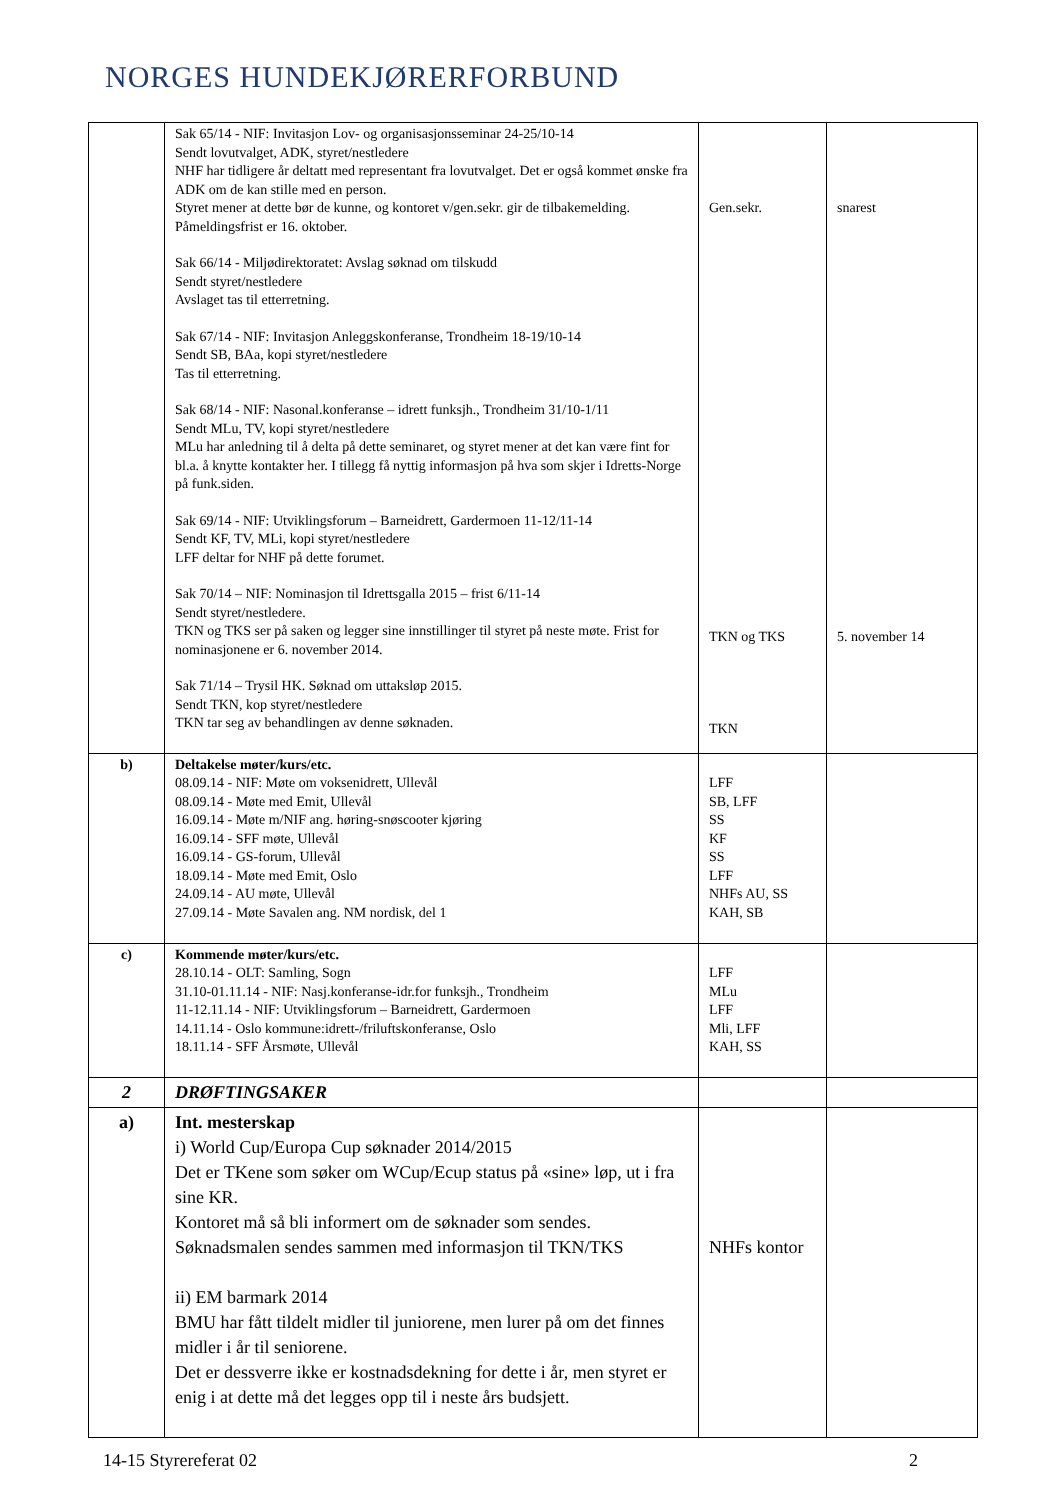NORGES HUNDEKJØRERFORBUND
| | Sak 65/14 - NIF: Invitasjon Lov- og organisasjonsseminar 24-25/10-14 Sendt lovutvalget, ADK, styret/nestledere NHF har tidligere år deltatt med representant fra lovutvalget. Det er også kommet ønske fra ADK om de kan stille med en person. Styret mener at dette bør de kunne, og kontoret v/gen.sekr. gir de tilbakemelding. Påmeldingsfrist er 16. oktober. Sak 66/14 - Miljødirektoratet: Avslag søknad om tilskudd Sendt styret/nestledere Avslaget tas til etterretning. Sak 67/14 - NIF: Invitasjon Anleggskonferanse, Trondheim 18-19/10-14 Sendt SB, BAa, kopi styret/nestledere Tas til etterretning. Sak 68/14 - NIF: Nasonal.konferanse – idrett funksjh., Trondheim 31/10-1/11 Sendt MLu, TV, kopi styret/nestledere MLu har anledning til å delta på dette seminaret, og styret mener at det kan være fint for bl.a. å knytte kontakter her. I tillegg få nyttig informasjon på hva som skjer i Idretts-Norge på funk.siden. Sak 69/14 - NIF: Utviklingsforum – Barneidrett, Gardermoen 11-12/11-14 Sendt KF, TV, MLi, kopi styret/nestledere LFF deltar for NHF på dette forumet. Sak 70/14 – NIF: Nominasjon til Idrettsgalla 2015 – frist 6/11-14 Sendt styret/nestledere. TKN og TKS ser på saken og legger sine innstillinger til styret på neste møte. Frist for nominasjonene er 6. november 2014. Sak 71/14 – Trysil HK. Søknad om uttaksløp 2015. Sendt TKN, kop styret/nestledere TKN tar seg av behandlingen av denne søknaden. | Gen.sekr. TKN og TKS TKN | snarest 5. november 14 |
| b) | Deltakelse møter/kurs/etc. 08.09.14 - NIF: Møte om voksenidrett, Ullevål 08.09.14 - Møte med Emit, Ullevål 16.09.14 - Møte m/NIF ang. høring-snøscooter kjøring 16.09.14 - SFF møte, Ullevål 16.09.14 - GS-forum, Ullevål 18.09.14 - Møte med Emit, Oslo 24.09.14 - AU møte, Ullevål 27.09.14 - Møte Savalen ang. NM nordisk, del 1 | LFF SB, LFF SS KF SS LFF NHFs AU, SS KAH, SB | |
| c) | Kommende møter/kurs/etc. 28.10.14 - OLT: Samling, Sogn 31.10-01.11.14 - NIF: Nasj.konferanse-idr.for funksjh., Trondheim 11-12.11.14 - NIF: Utviklingsforum – Barneidrett, Gardermoen 14.11.14 - Oslo kommune:idrett-/friluftskonferanse, Oslo 18.11.14 - SFF Årsmøte, Ullevål | LFF MLu LFF Mli, LFF KAH, SS | |
| 2 | DRØFTINGSAKER | | |
| a) | Int. mesterskap i) World Cup/Europa Cup søknader 2014/2015 Det er TKene som søker om WCup/Ecup status på «sine» løp, ut i fra sine KR. Kontoret må så bli informert om de søknader som sendes. Søknadsmalen sendes sammen med informasjon til TKN/TKS ii) EM barmark 2014 BMU har fått tildelt midler til juniorene, men lurer på om det finnes midler i år til seniorene. Det er dessverre ikke er kostnadsdekning for dette i år, men styret er enig i at dette må det legges opp til i neste års budsjett. | NHFs kontor | |
14-15 Styrereferat 02 2